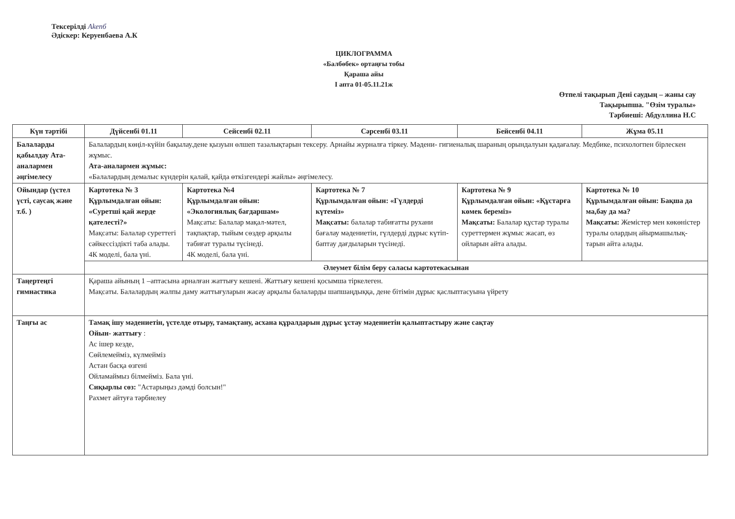Тексерілді Akenб
Әдіскер: Керуенбаева А.К
ЦИКЛОГРАММА
«Балбөбек» ортаңғы тобы
Қараша айы
І апта 01-05.11.21ж
Өтпелі тақырып Дені саудың – жаны сау
Тақырыпша. "Өзім туралы»
Тәрбиеші: Абдуллина Н.С
| Күн тәртібі | Дүйсенбі 01.11 | Сейсенбі 02.11 | Сәрсенбі 03.11 | Бейсенбі 04.11 | Жұма 05.11 |
| --- | --- | --- | --- | --- | --- |
| Балаларды қабылдау Ата-аналармен әңгімелесу | Балалардың көңіл-күйін бақылау.дене қызуын өлшеп тазалықтарын тексеру. Арнайы журналға тіркеу. Мәдени- гигиеналық шараның орындалуын қадағалау. Медбике, психологпен бірлескен жұмыс. Ата-аналармен жұмыс: «Балалардың демалыс күндерін қалай, қайда өткізгендері жайлы» әңгімелесу. | | | | |
| Ойындар (үстел үсті, саусақ және т.б. ) | Картотека № 3 Құрлымдалған ойын: «Суретші қай жерде қателесті?» Мақсаты: Балалар суреттегі сәйкессіздікті таба алады. 4К моделі, бала үні. | Картотека №4 Құрлымдалған ойын: «Экологиялық бағдаршам» Мақсаты: Балалар мақал-мәтел, тақпақтар, тыйым сөздер арқылы табиғат туралы түсінеді. 4К моделі, бала үні. | Картотека № 7 Құрлымдалған ойын: «Гүлдерді күтеміз» Мақсаты: балалар табиғатты рухани бағалау мәдениетін, гүлдерді дұрыс күтіп-баптау дағдыларын түсінеді. | Картотека № 9 Құрлымдалған ойын: «Құстарға көмек береміз» Мақсаты: Балалар құстар туралы суреттермен жұмыс жасап, өз ойларын айта алады. | Картотека № 10 Құрлымдалған ойын: Бақша да ма,бау да ма? Мақсаты: Жемістер мен көкөністер туралы олардың айырмашылық-тарын айта алады. |
| | Әлеумет білім беру саласы картотекасынан | | | | |
| Таңертеңгі гимнастика | Қараша айының 1 –аптасына арналған жаттығу кешені. Жаттығу кешені қосымша тіркелеген. Мақсаты. Балалардың жалпы даму жаттығуларын жасау арқылы балаларды шапшаңдыққа, дене бітімін дұрыс қаслыптасуына үйрету | | | | |
| Таңғы ас | Тамақ ішу мәдениетін, үстелде отыру, тамақтану, асхана құралдарын дұрыс ұстау мәдениетін қалыптастыру және сақтау Ойын- жаттығу : Ас ішер кезде, Сөйлемейміз, күлмейміз Астан басқа өзгені Ойламаймыз білмейміз. Бала үні. Сиқырлы сөз: "Астарыңыз дәмді болсын!" Рахмет айтуға тәрбиелеу | | | | |